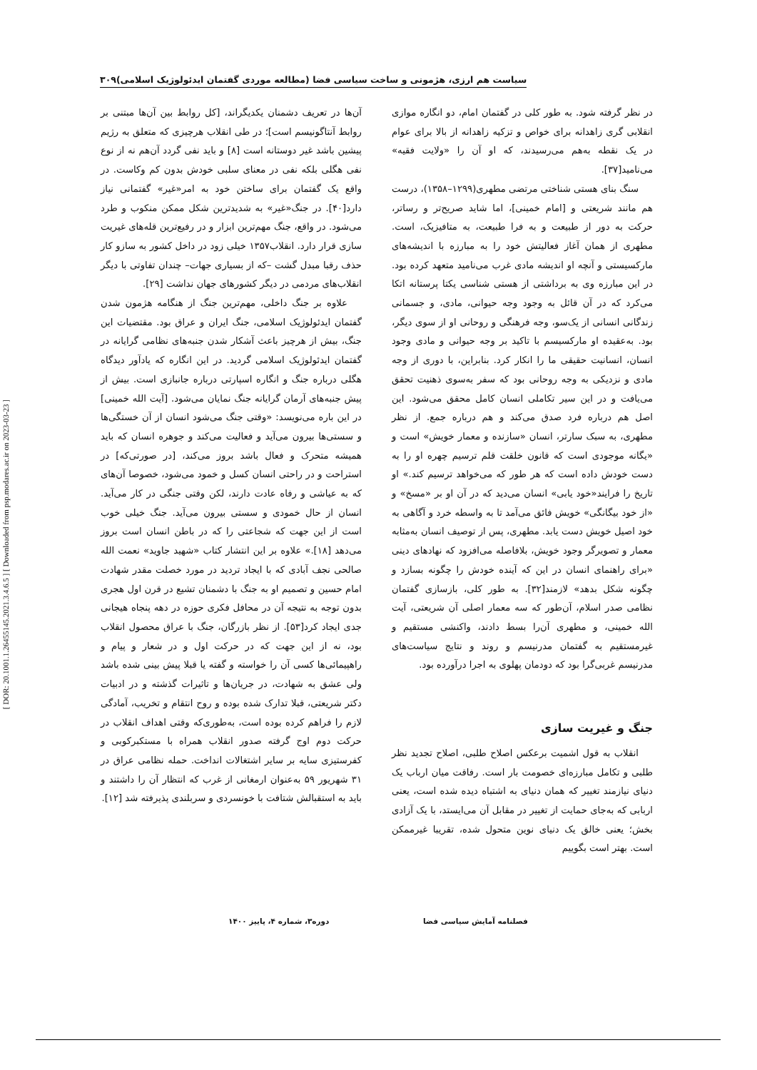[ DOR: 20.1001.1.26455145.2021.3.4.6.5 ] [ Downloaded from psp.modares.ac.ir on 2023-03-23 ]
سیاست هم ارزی، هژمونی و ساخت سیاسی فضا (مطالعه موردی گفتمان ایدئولوژیک اسلامی)۳۰۹
در نظر گرفته شود. به طور کلی در گفتمان امام، دو انگاره موازی انقلابی گری زاهدانه برای خواص و تزکیه زاهدانه از بالا برای عوام در یک نقطه به‌هم می‌رسیدند، که او آن را «ولایت فقیه» می‌نامید[۳۷].
سنگ بنای هستی شناختی مرتضی مطهری(۱۲۹۹–۱۳۵۸)، درست هم مانند شریعتی و [امام خمینی]، اما شاید صریح‌تر و رساتر، حرکت به دور از طبیعت و به فرا طبیعت، به متافیزیک، است. مطهری از همان آغاز فعالیتش خود را به مبارزه با اندیشه‌های مارکسیستی و آنچه او اندیشه مادی غرب می‌نامید متعهد کرده بود. در این مبارزه وی به برداشتی از هستی شناسی یکتا پرستانه اتکا می‌کرد که در آن قائل به وجود وجه حیوانی، مادی، و جسمانی زندگانی انسانی از یک‌سو، وجه فرهنگی و روحانی او از سوی دیگر، بود. به‌عقیده او مارکسیسم با تاکید بر وجه حیوانی و مادی وجود انسان، انسانیت حقیقی ما را انکار کرد. بنابراین، با دوری از وجه مادی و نزدیکی به وجه روحانی بود که سفر به‌سوی ذهنیت تحقق می‌یافت و در این سیر تکاملی انسان کامل محقق می‌شود. این اصل هم درباره فرد صدق می‌کند و هم درباره جمع. از نظر مطهری، به سبک سارتر، انسان «سازنده و معمار خویش» است و «یگانه موجودی است که قانون خلقت قلم ترسیم چهره او را به دست خودش داده است که هر طور که می‌خواهد ترسیم کند.» او تاریخ را فرایند«خود یابی» انسان می‌دید که در آن او بر «مسخ» و «از خود بیگانگی» خویش فائق می‌آمد تا به واسطه خرد و آگاهی به خود اصیل خویش دست یابد. مطهری، پس از توصیف انسان به‌مثابه معمار و تصویرگر وجود خویش، بلافاصله می‌افزود که نهادهای دینی «برای راهنمای انسان در این که آینده خودش را چگونه بسازد و چگونه شکل بدهد» لازمند[۳۲]. به طور کلی، بازسازی گفتمان نظامی صدر اسلام، آن‌طور که سه معمار اصلی آن شریعتی، آیت الله خمینی، و مطهری آن‌را بسط دادند، واکنشی مستقیم و غیرمستقیم به گفتمان مدرنیسم و روند و نتایج سیاست‌های مدرنیسم غربی‌گرا بود که دودمان پهلوی به اجرا درآورده بود.
جنگ و غیریت سازی
انقلاب به قول اشمیت برعکس اصلاح طلبی، اصلاح تجدید نظر طلبی و تکامل مبارزه‌ای خصومت بار است. رفاقت میان ارباب یک دنیای نیازمند تغییر که همان دنیای به اشتباه دیده شده است، یعنی اربابی که به‌جای حمایت از تغییر در مقابل آن می‌ایستد، با یک آزادی بخش؛ یعنی خالق یک دنیای نوین متحول شده، تقریبا غیرممکن است. بهتر است بگوییم
آن‌ها در تعریف دشمنان یکدیگراند، [کل روابط بین آن‌ها مبتنی بر روابط آنتاگونیسم است]؛ در طی انقلاب هرچیزی که متعلق به رژیم پیشین باشد غیر دوستانه است [۸] و باید نفی گردد آن‌هم نه از نوع نفی هگلی بلکه نفی در معنای سلبی خودش بدون کم وکاست. در واقع یک گفتمان برای ساختن خود به امر«غیر» گفتمانی نیاز دارد[۴۰]. در جنگ«غیر» به شدیدترین شکل ممکن منکوب و طرد می‌شود. در واقع، جنگ مهم‌ترین ابزار و در رفیع‌ترین قله‌های غیریت سازی قرار دارد. انقلاب۱۳۵۷ خیلی زود در داخل کشور به سازو کار حذف رقبا مبدل گشت –که از بسیاری جهات– چندان تفاوتی با دیگر انقلاب‌های مردمی در دیگر کشورهای جهان نداشت [۲۹].
علاوه بر جنگ داخلی، مهم‌ترین جنگ از هنگامه هژمون شدن گفتمان ایدئولوژیک اسلامی، جنگ ایران و عراق بود. مقتضیات این جنگ، بیش از هرچیز باعث آشکار شدن جنبه‌های نظامی گرایانه در گفتمان ایدئولوژیک اسلامی گردید. در این انگاره که یادآور دیدگاه هگلی درباره جنگ و انگاره اسپارتی درباره جانبازی است. بیش از پیش جنبه‌های آرمان گرایانه جنگ نمایان می‌شود. [آیت الله خمینی] در این باره می‌نویسد: «وقتی جنگ می‌شود انسان از آن خستگی‌ها و سستی‌ها بیرون می‌آید و فعالیت می‌کند و جوهره انسان که باید همیشه متحرک و فعال باشد بروز می‌کند، [در صورتی‌که] در استراحت و در راحتی انسان کسل و خمود می‌شود، خصوصا آن‌های که به عیاشی و رفاه عادت دارند، لکن وقتی جنگی در کار می‌آید. انسان از حال خمودی و سستی بیرون می‌آید. جنگ خیلی خوب است از این جهت که شجاعتی را که در باطن انسان است بروز می‌دهد [۱۸].» علاوه بر این انتشار کتاب «شهید جاوید» نعمت الله صالحی نجف آبادی که با ایجاد تردید در مورد خصلت مقدر شهادت امام حسین و تصمیم او به جنگ با دشمنان تشیع در قرن اول هجری بدون توجه به نتیجه آن در محافل فکری حوزه در دهه پنجاه هیجانی جدی ایجاد کرد[۵۳]. از نظر بازرگان، جنگ با عراق محصول انقلاب بود، نه از این جهت که در حرکت اول و در شعار و پیام و راهپیمائی‌ها کسی آن را خواسته و گفته یا قبلا پیش بینی شده باشد ولی عشق به شهادت، در جریان‌ها و تاثیرات گذشته و در ادبیات دکتر شریعتی، قبلا تدارک شده بوده و روح انتقام و تخریب، آمادگی لازم را فراهم کرده بوده است، به‌طوری‌که وقتی اهداف انقلاب در حرکت دوم اوج گرفته صدور انقلاب همراه با مستکبرکوبی و کفرستیزی سایه بر سایر اشتغالات انداخت. حمله نظامی عراق در ۳۱ شهریور ۵۹ به‌عنوان ارمغانی از غرب که انتظار آن را داشتند و باید به استقبالش شتافت با خونسردی و سربلندی پذیرفته شد [۱۲].
فصلنامه آمایش سیاسی فضا دوره۳، شماره ۴، پاییز ۱۴۰۰